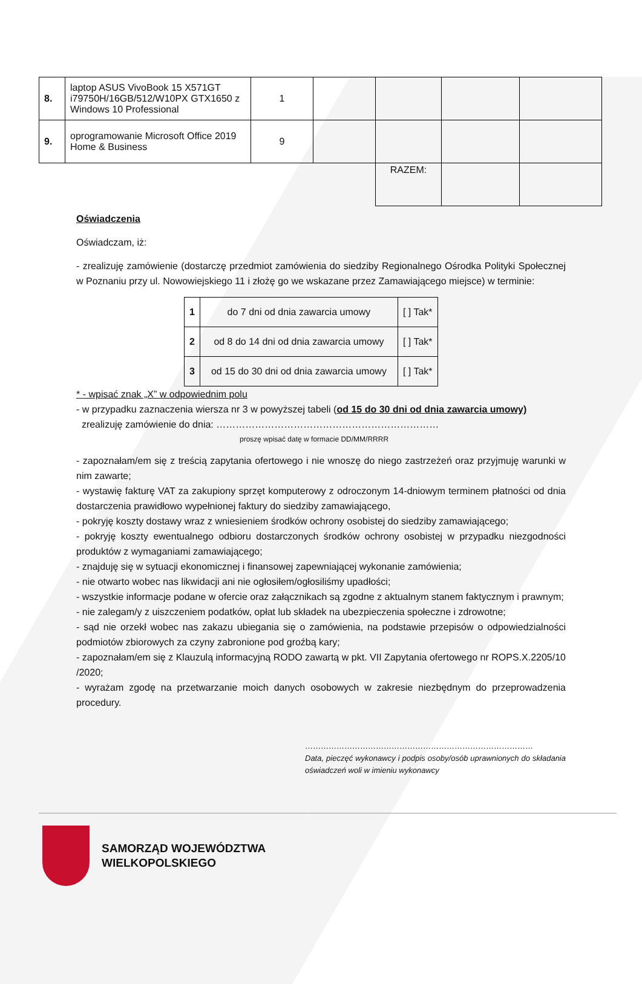| 8. | laptop ASUS VivoBook 15 X571GT i79750H/16GB/512/W10PX GTX1650 z Windows 10 Professional | 1 | | | | |
| 9. | oprogramowanie Microsoft Office 2019 Home & Business | 9 | | | | |
| | | | | RAZEM: | | |
Oświadczenia
Oświadczam, iż:
- zrealizuję zamówienie (dostarczę przedmiot zamówienia do siedziby Regionalnego Ośrodka Polityki Społecznej w Poznaniu przy ul. Nowowiejskiego 11 i złożę go we wskazane przez Zamawiającego miejsce) w terminie:
| 1 | do 7 dni od dnia zawarcia umowy | [ ] Tak* |
| 2 | od 8 do 14 dni od dnia zawarcia umowy | [ ] Tak* |
| 3 | od 15 do 30 dni od dnia zawarcia umowy | [ ] Tak* |
* - wpisać znak „X” w odpowiednim polu
- w przypadku zaznaczenia wiersza nr 3 w powyższej tabeli (od 15 do 30 dni od dnia zawarcia umowy)
zrealizuję zamówienie do dnia: ……………………………………………………………
proszę wpisać datę w formacie DD/MM/RRRR
- zapoznałam/em się z treścią zapytania ofertowego i nie wnoszę do niego zastrzeżeń oraz przyjmuję warunki w nim zawarte;
- wystawię fakturę VAT za zakupiony sprzęt komputerowy z odroczonym 14-dniowym terminem płatności od dnia dostarczenia prawidłowo wypełnionej faktury do siedziby zamawiającego,
- pokryję koszty dostawy wraz z wniesieniem środków ochrony osobistej do siedziby zamawiającego;
- pokryję koszty ewentualnego odbioru dostarczonych środków ochrony osobistej w przypadku niezgodności produktów z wymaganiami zamawiającego;
- znajduję się w sytuacji ekonomicznej i finansowej zapewniającej wykonanie zamówienia;
- nie otwarto wobec nas likwidacji ani nie ogłosiłem/ogłosiliśmy upadłości;
- wszystkie informacje podane w ofercie oraz załącznikach są zgodne z aktualnym stanem faktycznym i prawnym;
- nie zalegam/y z uiszczeniem podatków, opłat lub składek na ubezpieczenia społeczne i zdrowotne;
- sąd nie orzekł wobec nas zakazu ubiegania się o zamówienia, na podstawie przepisów o odpowiedzialności podmiotów zbiorowych za czyny zabronione pod groźbą kary;
- zapoznałam/em się z Klauzulą informacyjną RODO zawartą w pkt. VII Zapytania ofertowego nr ROPS.X.2205/10 /2020;
- wyrażam zgodę na przetwarzanie moich danych osobowych w zakresie niezbędnym do przeprowadzenia procedury.
……………………………………………………………………………
Data, pieczęć wykonawcy i podpis osoby/osób uprawnionych do składania oświadczeń woli w imieniu wykonawcy
SAMORZĄD WOJEWÓDZTWA
WIELKOPOLSKIEGO